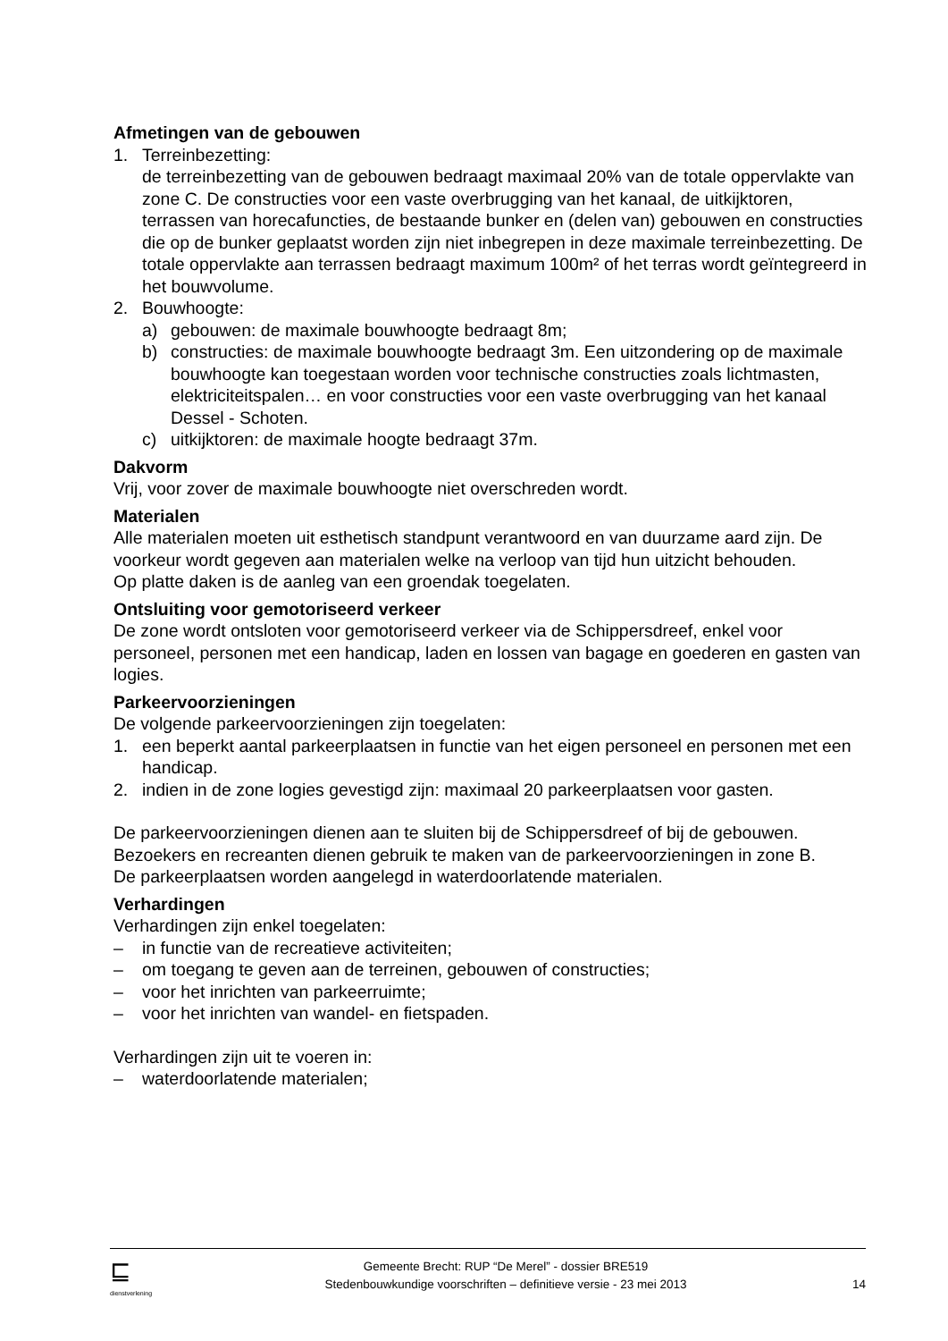Afmetingen van de gebouwen
1. Terreinbezetting:
de terreinbezetting van de gebouwen bedraagt maximaal 20% van de totale oppervlakte van zone C. De constructies voor een vaste overbrugging van het kanaal, de uitkijktoren, terrassen van horecafuncties, de bestaande bunker en (delen van) gebouwen en constructies die op de bunker geplaatst worden zijn niet inbegrepen in deze maximale terreinbezetting. De totale oppervlakte aan terrassen bedraagt maximum 100m² of het terras wordt geïntegreerd in het bouwvolume.
2. Bouwhoogte:
a) gebouwen: de maximale bouwhoogte bedraagt 8m;
b) constructies: de maximale bouwhoogte bedraagt 3m. Een uitzondering op de maximale bouwhoogte kan toegestaan worden voor technische constructies zoals lichtmasten, elektriciteitspalen… en voor constructies voor een vaste overbrugging van het kanaal Dessel - Schoten.
c) uitkijktoren: de maximale hoogte bedraagt 37m.
Dakvorm
Vrij, voor zover de maximale bouwhoogte niet overschreden wordt.
Materialen
Alle materialen moeten uit esthetisch standpunt verantwoord en van duurzame aard zijn. De voorkeur wordt gegeven aan materialen welke na verloop van tijd hun uitzicht behouden.
Op platte daken is de aanleg van een groendak toegelaten.
Ontsluiting voor gemotoriseerd verkeer
De zone wordt ontsloten voor gemotoriseerd verkeer via de Schippersdreef, enkel voor personeel, personen met een handicap, laden en lossen van bagage en goederen en gasten van logies.
Parkeervoorzieningen
De volgende parkeervoorzieningen zijn toegelaten:
1. een beperkt aantal parkeerplaatsen in functie van het eigen personeel en personen met een handicap.
2. indien in de zone logies gevestigd zijn: maximaal 20 parkeerplaatsen voor gasten.
De parkeervoorzieningen dienen aan te sluiten bij de Schippersdreef of bij de gebouwen. Bezoekers en recreanten dienen gebruik te maken van de parkeervoorzieningen in zone B.
De parkeerplaatsen worden aangelegd in waterdoorlatende materialen.
Verhardingen
Verhardingen zijn enkel toegelaten:
– in functie van de recreatieve activiteiten;
– om toegang te geven aan de terreinen, gebouwen of constructies;
– voor het inrichten van parkeerruimte;
– voor het inrichten van wandel- en fietspaden.
Verhardingen zijn uit te voeren in:
– waterdoorlatende materialen;
⊑
dienstverlening
Gemeente Brecht: RUP “De Merel” - dossier BRE519
Stedenbouwkundige voorschriften – definitieve versie - 23 mei 2013
14